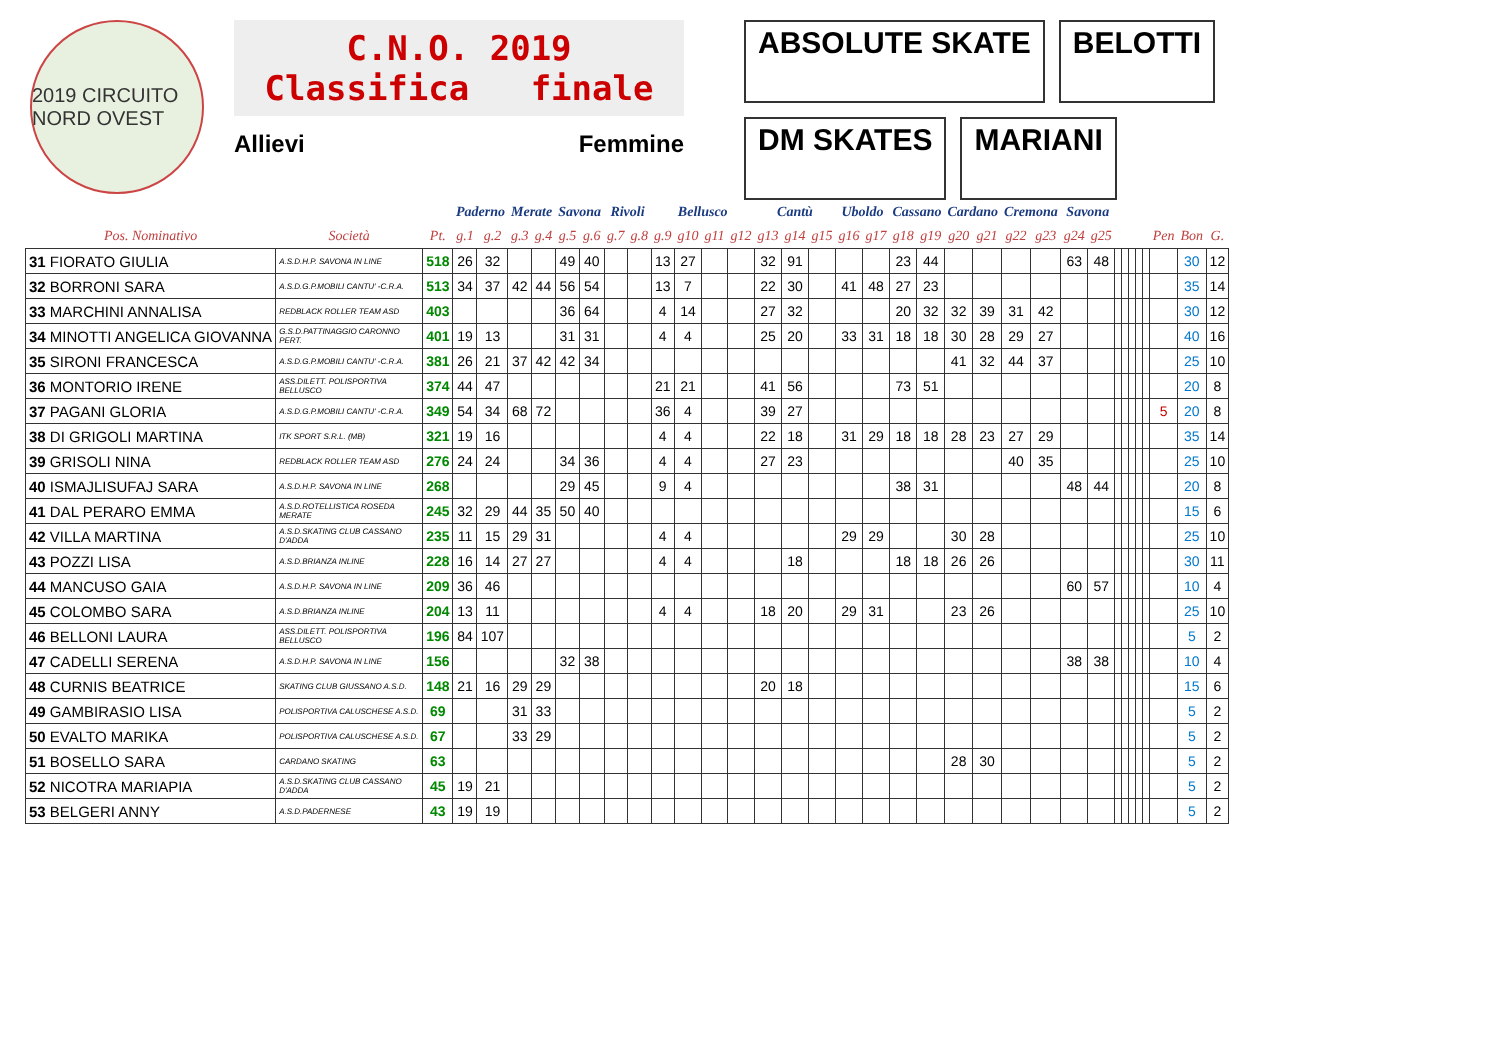2019 CIRCUITO NORD OVEST
C.N.O. 2019
Classifica finale
Allievi Femmine
ABSOLUTE SKATE
BELOTTI
DM SKATES
MARIANI
| | | | Paderno | | Merate | | Savona | | Rivoli | | Bellusco | | | | Cantù | | | Uboldo | | Cassano | | Cardano | | Cremona | | Savona | | | | | | | | | |
| --- | --- | --- | --- | --- | --- | --- | --- | --- | --- | --- | --- | --- | --- | --- | --- | --- | --- | --- | --- | --- | --- | --- | --- | --- | --- | --- | --- | --- | --- | --- | --- | --- | --- | --- | --- |
| Pos. Nominativo | Società | Pt. | g.1 | g.2 | g.3 | g.4 | g.5 | g.6 | g.7 | g.8 | g.9 | g10 | g11 | g12 | g13 | g14 | g15 | g16 | g17 | g18 | g19 | g20 | g21 | g22 | g23 | g24 | g25 | | | | | | Pen | Bon | G. |
| 31 FIORATO GIULIA | A.S.D.H.P. SAVONA IN LINE | 518 | 26 | 32 | | | 49 | 40 | | | 13 | 27 | | | 32 | 91 | | | | 23 | 44 | | | | | 63 | 48 | | | | | | | 30 | 12 |
| 32 BORRONI SARA | A.S.D.G.P.MOBILI CANTU' -C.R.A. | 513 | 34 | 37 | 42 | 44 | 56 | 54 | | | 13 | 7 | | | 22 | 30 | | 41 | 48 | 27 | 23 | | | | | | | | | | | | | 35 | 14 |
| 33 MARCHINI ANNALISA | REDBLACK ROLLER TEAM ASD | 403 | | | | | 36 | 64 | | | 4 | 14 | | | 27 | 32 | | | | 20 | 32 | 32 | 39 | 31 | 42 | | | | | | | | | 30 | 12 |
| 34 MINOTTI ANGELICA GIOVANNA | G.S.D.PATTINAGGIO CARONNO PERT. | 401 | 19 | 13 | | | 31 | 31 | | | 4 | 4 | | | 25 | 20 | | 33 | 31 | 18 | 18 | 30 | 28 | 29 | 27 | | | | | | | | | 40 | 16 |
| 35 SIRONI FRANCESCA | A.S.D.G.P.MOBILI CANTU' -C.R.A. | 381 | 26 | 21 | 37 | 42 | 42 | 34 | | | | | | | | | | | | | | 41 | 32 | 44 | 37 | | | | | | | | | 25 | 10 |
| 36 MONTORIO IRENE | ASS.DILETT. POLISPORTIVA BELLUSCO | 374 | 44 | 47 | | | | | | | 21 | 21 | | | 41 | 56 | | | | 73 | 51 | | | | | | | | | | | | | 20 | 8 |
| 37 PAGANI GLORIA | A.S.D.G.P.MOBILI CANTU' -C.R.A. | 349 | 54 | 34 | 68 | 72 | | | | | 36 | 4 | | | 39 | 27 | | | | | | | | | | | | | | | | | 5 | 20 | 8 |
| 38 DI GRIGOLI MARTINA | ITK SPORT S.R.L. (MB) | 321 | 19 | 16 | | | | | | | 4 | 4 | | | 22 | 18 | | 31 | 29 | 18 | 18 | 28 | 23 | 27 | 29 | | | | | | | | | 35 | 14 |
| 39 GRISOLI NINA | REDBLACK ROLLER TEAM ASD | 276 | 24 | 24 | | | 34 | 36 | | | 4 | 4 | | | 27 | 23 | | | | | | | | 40 | 35 | | | | | | | | | 25 | 10 |
| 40 ISMAJLISUFAJ SARA | A.S.D.H.P. SAVONA IN LINE | 268 | | | | | 29 | 45 | | | 9 | 4 | | | | | | | | 38 | 31 | | | | | 48 | 44 | | | | | | | 20 | 8 |
| 41 DAL PERARO EMMA | A.S.D.ROTELLISTICA ROSEDA MERATE | 245 | 32 | 29 | 44 | 35 | 50 | 40 | | | | | | | | | | | | | | | | | | | | | | | | | | 15 | 6 |
| 42 VILLA MARTINA | A.S.D.SKATING CLUB CASSANO D'ADDA | 235 | 11 | 15 | 29 | 31 | | | | | 4 | 4 | | | | | | 29 | 29 | | | 30 | 28 | | | | | | | | | | | 25 | 10 |
| 43 POZZI LISA | A.S.D.BRIANZA INLINE | 228 | 16 | 14 | 27 | 27 | | | | | 4 | 4 | | | | 18 | | | | 18 | 18 | 26 | 26 | | | | | | | | | | | 30 | 11 |
| 44 MANCUSO GAIA | A.S.D.H.P. SAVONA IN LINE | 209 | 36 | 46 | | | | | | | | | | | | | | | | | | | | | | 60 | 57 | | | | | | | 10 | 4 |
| 45 COLOMBO SARA | A.S.D.BRIANZA INLINE | 204 | 13 | 11 | | | | | | | 4 | 4 | | | 18 | 20 | | 29 | 31 | | | 23 | 26 | | | | | | | | | | | 25 | 10 |
| 46 BELLONI LAURA | ASS.DILETT. POLISPORTIVA BELLUSCO | 196 | 84 | 107 | | | | | | | | | | | | | | | | | | | | | | | | | | | | | | 5 | 2 |
| 47 CADELLI SERENA | A.S.D.H.P. SAVONA IN LINE | 156 | | | | | 32 | 38 | | | | | | | | | | | | | | | | | | 38 | 38 | | | | | | | 10 | 4 |
| 48 CURNIS BEATRICE | SKATING CLUB GIUSSANO A.S.D. | 148 | 21 | 16 | 29 | 29 | | | | | | | | | 20 | 18 | | | | | | | | | | | | | | | | | | 15 | 6 |
| 49 GAMBIRASIO LISA | POLISPORTIVA CALUSCHESE A.S.D. | 69 | | | 31 | 33 | | | | | | | | | | | | | | | | | | | | | | | | | | | | 5 | 2 |
| 50 EVALTO MARIKA | POLISPORTIVA CALUSCHESE A.S.D. | 67 | | | 33 | 29 | | | | | | | | | | | | | | | | | | | | | | | | | | | | 5 | 2 |
| 51 BOSELLO SARA | CARDANO SKATING | 63 | | | | | | | | | | | | | | | | | | | | 28 | 30 | | | | | | | | | | | 5 | 2 |
| 52 NICOTRA MARIAPIA | A.S.D.SKATING CLUB CASSANO D'ADDA | 45 | 19 | 21 | | | | | | | | | | | | | | | | | | | | | | | | | | | | | | 5 | 2 |
| 53 BELGERI ANNY | A.S.D.PADERNESE | 43 | 19 | 19 | | | | | | | | | | | | | | | | | | | | | | | | | | | | | | 5 | 2 |